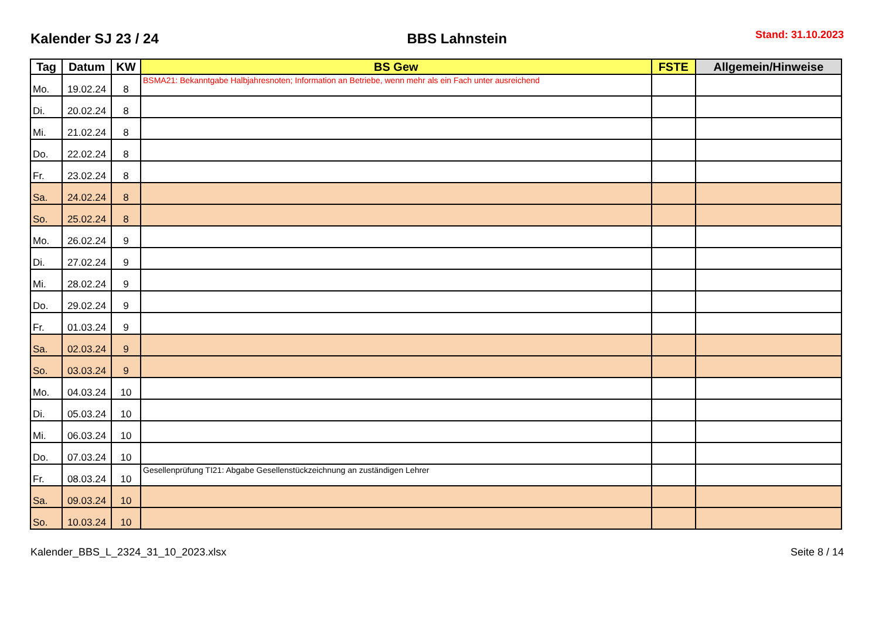Kalender SJ 23 / 24 BBS Lahnstein Stand: 31.10.2023
| Tag | Datum | KW | BS Gew | FSTE | Allgemein/Hinweise |
| --- | --- | --- | --- | --- | --- |
| Mo. | 19.02.24 | 8 | BSMA21: Bekanntgabe Halbjahresnoten; Information an Betriebe, wenn mehr als ein Fach unter ausreichend | | |
| Di. | 20.02.24 | 8 | | | |
| Mi. | 21.02.24 | 8 | | | |
| Do. | 22.02.24 | 8 | | | |
| Fr. | 23.02.24 | 8 | | | |
| Sa. | 24.02.24 | 8 | | | |
| So. | 25.02.24 | 8 | | | |
| Mo. | 26.02.24 | 9 | | | |
| Di. | 27.02.24 | 9 | | | |
| Mi. | 28.02.24 | 9 | | | |
| Do. | 29.02.24 | 9 | | | |
| Fr. | 01.03.24 | 9 | | | |
| Sa. | 02.03.24 | 9 | | | |
| So. | 03.03.24 | 9 | | | |
| Mo. | 04.03.24 | 10 | | | |
| Di. | 05.03.24 | 10 | | | |
| Mi. | 06.03.24 | 10 | | | |
| Do. | 07.03.24 | 10 | | | |
| Fr. | 08.03.24 | 10 | Gesellenprüfung TI21: Abgabe Gesellenstückzeichnung an zuständigen Lehrer | | |
| Sa. | 09.03.24 | 10 | | | |
| So. | 10.03.24 | 10 | | | |
Kalender_BBS_L_2324_31_10_2023.xlsx Seite 8 / 14